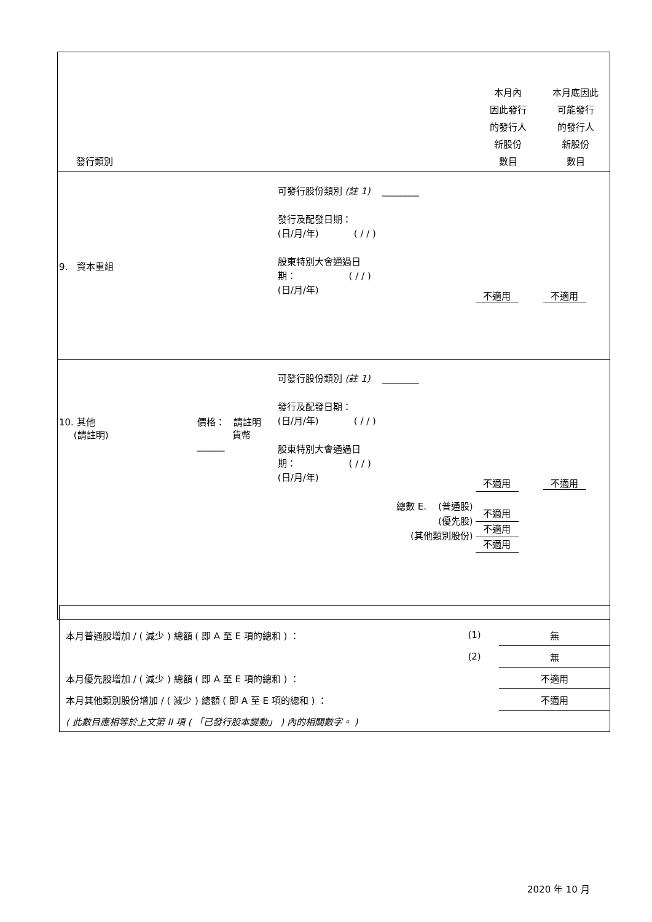| 發行類別 | | | 本月內 因此發行 的發行人 新股份 數目 | 本月底因此 可能發行 的發行人 新股份 數目 |
| 9. 資本重組 | | 可發行股份類別 (註 1) ________ 發行及配發日期： (日/月/年) ( / / ) 股東特別大會通過日 期： ( / / ) (日/月/年) | 不適用 | 不適用 |
| 10. 其他 (請註明) | 價格： 請註明 貨幣 ______ | 可發行股份類別 (註 1) ________ 發行及配發日期： (日/月/年) ( / / ) 股東特別大會通過日 期： ( / / ) (日/月/年) 總數 E. (普通股) (優先股) (其他類別股份) | 不適用 不適用 不適用 不適用 | 不適用 |
| 本月普通股增加 / ( 減少 ) 總額 ( 即 A 至 E 項的總和 ) ： | (1) | 無 |
| | (2) | 無 |
| 本月優先股增加 / ( 減少 ) 總額 ( 即 A 至 E 項的總和 ) ： | | 不適用 |
| 本月其他類別股份增加 / ( 減少 ) 總額 ( 即 A 至 E 項的總和 ) ： | | 不適用 |
| ( 此數目應相等於上文第 II 項 ( 「已發行股本變動」 ) 內的相關數字。 ) | | |
2020 年 10 月